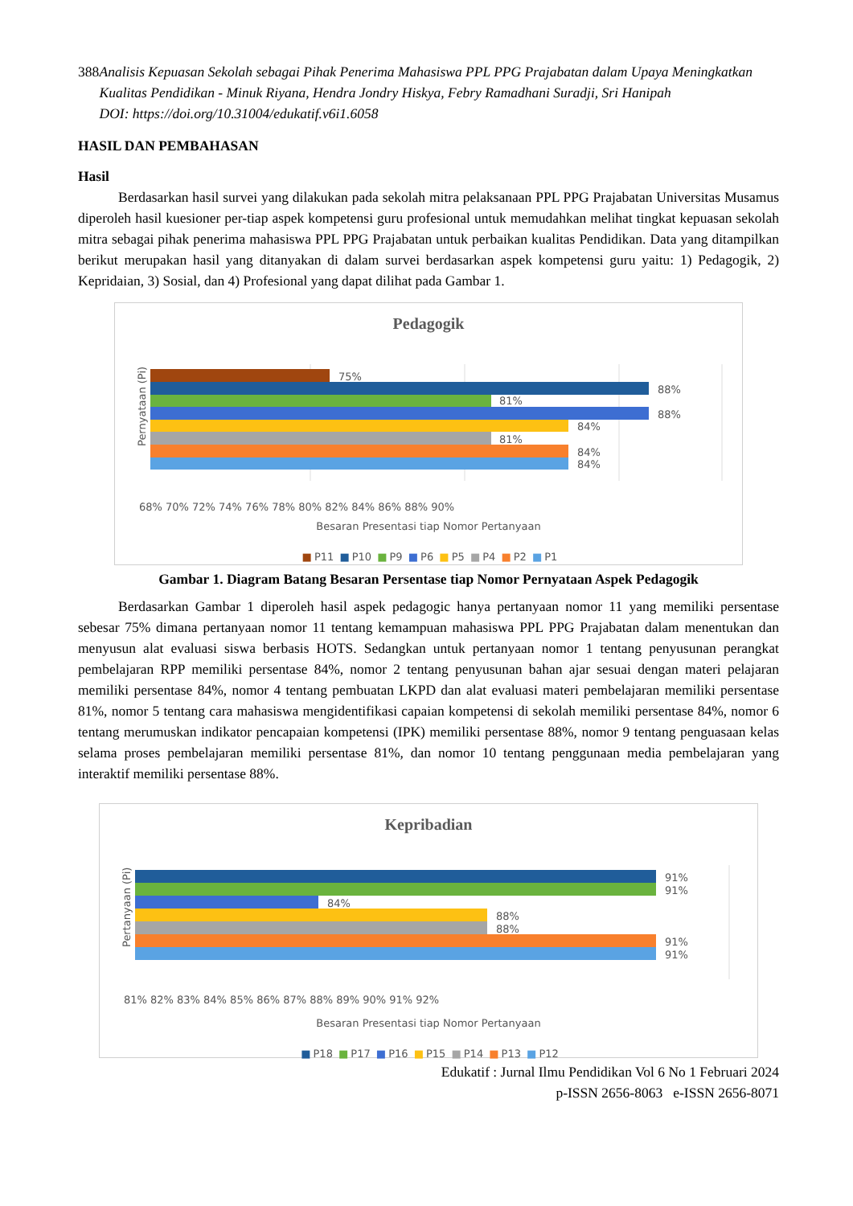388 Analisis Kepuasan Sekolah sebagai Pihak Penerima Mahasiswa PPL PPG Prajabatan dalam Upaya Meningkatkan Kualitas Pendidikan - Minuk Riyana, Hendra Jondry Hiskya, Febry Ramadhani Suradji, Sri Hanipah
DOI: https://doi.org/10.31004/edukatif.v6i1.6058
HASIL DAN PEMBAHASAN
Hasil
Berdasarkan hasil survei yang dilakukan pada sekolah mitra pelaksanaan PPL PPG Prajabatan Universitas Musamus diperoleh hasil kuesioner per-tiap aspek kompetensi guru profesional untuk memudahkan melihat tingkat kepuasan sekolah mitra sebagai pihak penerima mahasiswa PPL PPG Prajabatan untuk perbaikan kualitas Pendidikan. Data yang ditampilkan berikut merupakan hasil yang ditanyakan di dalam survei berdasarkan aspek kompetensi guru yaitu: 1) Pedagogik, 2) Kepridaian, 3) Sosial, dan 4) Profesional yang dapat dilihat pada Gambar 1.
Pedagogik
Pernyataan (Pi)
75%
88%
81%
88%
84%
81%
84%
84%
68% 70% 72% 74% 76% 78% 80% 82% 84% 86% 88% 90%
Besaran Presentasi tiap Nomor Pertanyaan
■ P11 ■ P10 ■ P9 ■ P6 ■ P5 ■ P4 ■ P2 ■ P1
Gambar 1. Diagram Batang Besaran Persentase tiap Nomor Pernyataan Aspek Pedagogik
Berdasarkan Gambar 1 diperoleh hasil aspek pedagogic hanya pertanyaan nomor 11 yang memiliki persentase sebesar 75% dimana pertanyaan nomor 11 tentang kemampuan mahasiswa PPL PPG Prajabatan dalam menentukan dan menyusun alat evaluasi siswa berbasis HOTS. Sedangkan untuk pertanyaan nomor 1 tentang penyusunan perangkat pembelajaran RPP memiliki persentase 84%, nomor 2 tentang penyusunan bahan ajar sesuai dengan materi pelajaran memiliki persentase 84%, nomor 4 tentang pembuatan LKPD dan alat evaluasi materi pembelajaran memiliki persentase 81%, nomor 5 tentang cara mahasiswa mengidentifikasi capaian kompetensi di sekolah memiliki persentase 84%, nomor 6 tentang merumuskan indikator pencapaian kompetensi (IPK) memiliki persentase 88%, nomor 9 tentang penguasaan kelas selama proses pembelajaran memiliki persentase 81%, dan nomor 10 tentang penggunaan media pembelajaran yang interaktif memiliki persentase 88%.
Kepribadian
Pertanyaan (Pi)
91%
91%
84%
88%
88%
91%
91%
81% 82% 83% 84% 85% 86% 87% 88% 89% 90% 91% 92%
Besaran Presentasi tiap Nomor Pertanyaan
■ P18 ■ P17 ■ P16 ■ P15 ■ P14 ■ P13 ■ P12
Edukatif : Jurnal Ilmu Pendidikan Vol 6 No 1 Februari 2024
p-ISSN 2656-8063 e-ISSN 2656-8071